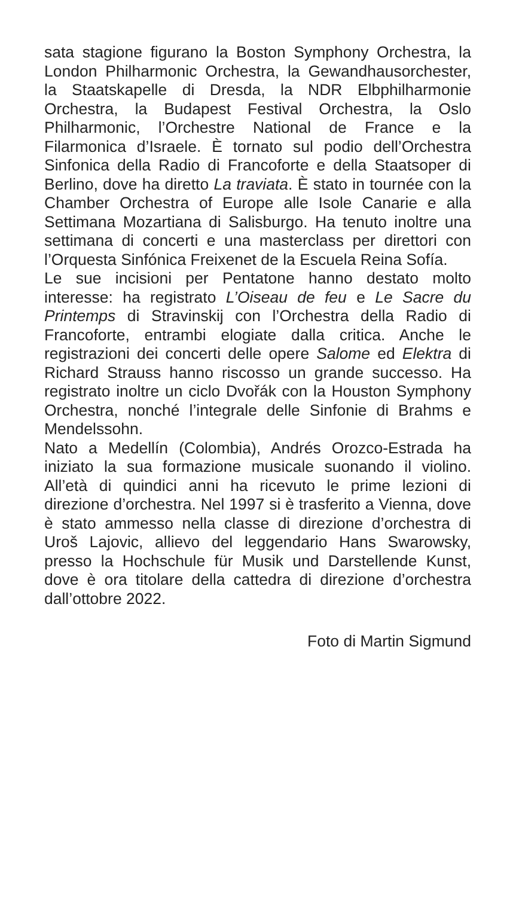sata stagione figurano la Boston Symphony Orchestra, la London Philharmonic Orchestra, la Gewandhausorchester, la Staatskapelle di Dresda, la NDR Elbphilharmonie Orchestra, la Budapest Festival Orchestra, la Oslo Philharmonic, l’Orchestre National de France e la Filarmonica d’Israele. È tornato sul podio dell’Orchestra Sinfonica della Radio di Francoforte e della Staatsoper di Berlino, dove ha diretto La traviata. È stato in tournée con la Chamber Orchestra of Europe alle Isole Canarie e alla Settimana Mozartiana di Salisburgo. Ha tenuto inoltre una settimana di concerti e una masterclass per direttori con l’Orquesta Sinfónica Freixenet de la Escuela Reina Sofía.
Le sue incisioni per Pentatone hanno destato molto interesse: ha registrato L’Oiseau de feu e Le Sacre du Printemps di Stravinskij con l’Orchestra della Radio di Francoforte, entrambi elogiate dalla critica. Anche le registrazioni dei concerti delle opere Salome ed Elektra di Richard Strauss hanno riscosso un grande successo. Ha registrato inoltre un ciclo Dvořák con la Houston Symphony Orchestra, nonché l’integrale delle Sinfonie di Brahms e Mendelssohn.
Nato a Medellín (Colombia), Andrés Orozco-Estrada ha iniziato la sua formazione musicale suonando il violino. All’età di quindici anni ha ricevuto le prime lezioni di direzione d’orchestra. Nel 1997 si è trasferito a Vienna, dove è stato ammesso nella classe di direzione d’orchestra di Uroš Lajovic, allievo del leggendario Hans Swarowsky, presso la Hochschule für Musik und Darstellende Kunst, dove è ora titolare della cattedra di direzione d’orchestra dall’ottobre 2022.
Foto di Martin Sigmund